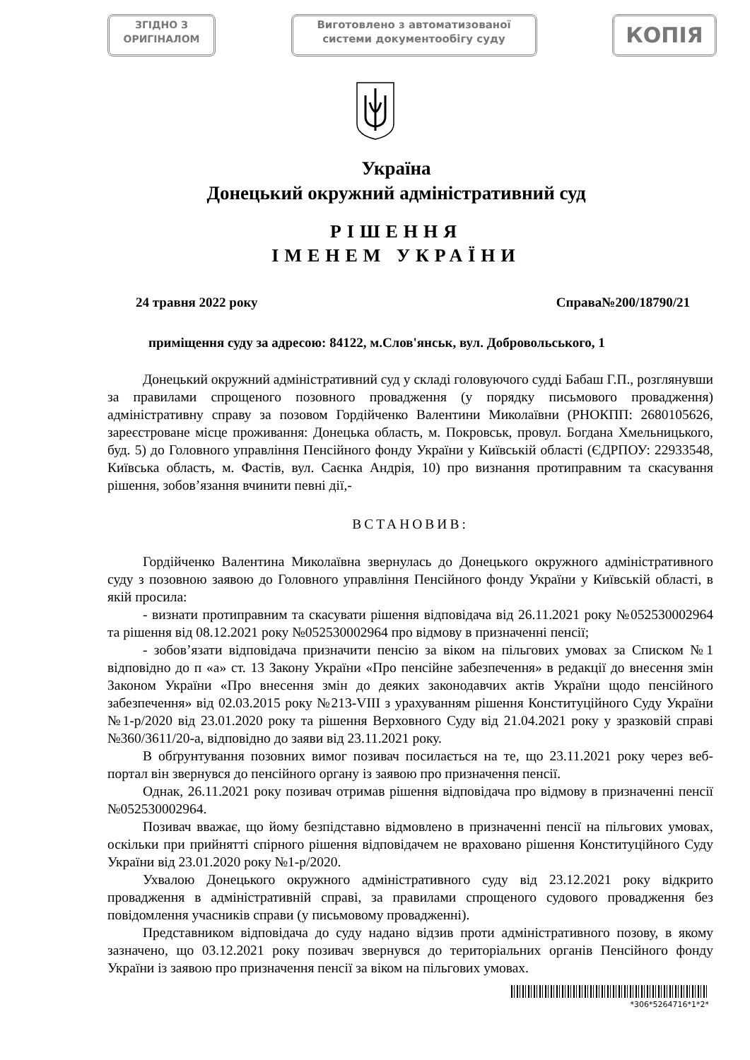ЗГІДНО З
ОРИГІНАЛОМ
Виготовлено з автоматизованої
системи документообігу суду
КОПІЯ
Україна
Донецький окружний адміністративний суд
РІШЕННЯ
ІМЕНЕМ УКРАЇНИ
24 травня 2022 року Справа№200/18790/21
приміщення суду за адресою: 84122, м.Слов'янськ, вул. Добровольського, 1
Донецький окружний адміністративний суд у складі головуючого судді Бабаш Г.П., розглянувши за правилами спрощеного позовного провадження (у порядку письмового провадження) адміністративну справу за позовом Гордійченко Валентини Миколаївни (РНОКПП: 2680105626, зареєстроване місце проживання: Донецька область, м. Покровськ, провул. Богдана Хмельницького, буд. 5) до Головного управління Пенсійного фонду України у Київській області (ЄДРПОУ: 22933548, Київська область, м. Фастів, вул. Саєнка Андрія, 10) про визнання протиправним та скасування рішення, зобов’язання вчинити певні дії,-
ВСТАНОВИВ:
Гордійченко Валентина Миколаївна звернулась до Донецького окружного адміністративного суду з позовною заявою до Головного управління Пенсійного фонду України у Київській області, в якій просила:
- визнати протиправним та скасувати рішення відповідача від 26.11.2021 року №052530002964 та рішення від 08.12.2021 року №052530002964 про відмову в призначенні пенсії;
- зобов’язати відповідача призначити пенсію за віком на пільгових умовах за Списком №1 відповідно до п «а» ст. 13 Закону України «Про пенсійне забезпечення» в редакції до внесення змін Законом України «Про внесення змін до деяких законодавчих актів України щодо пенсійного забезпечення» від 02.03.2015 року №213-VIII з урахуванням рішення Конституційного Суду України №1-р/2020 від 23.01.2020 року та рішення Верховного Суду від 21.04.2021 року у зразковій справі №360/3611/20-а, відповідно до заяви від 23.11.2021 року.
В обґрунтування позовних вимог позивач посилається на те, що 23.11.2021 року через веб-портал він звернувся до пенсійного органу із заявою про призначення пенсії.
Однак, 26.11.2021 року позивач отримав рішення відповідача про відмову в призначенні пенсії №052530002964.
Позивач вважає, що йому безпідставно відмовлено в призначенні пенсії на пільгових умовах, оскільки при прийнятті спірного рішення відповідачем не враховано рішення Конституційного Суду України від 23.01.2020 року №1-р/2020.
Ухвалою Донецького окружного адміністративного суду від 23.12.2021 року відкрито провадження в адміністративній справі, за правилами спрощеного судового провадження без повідомлення учасників справи (у письмовому провадженні).
Представником відповідача до суду надано відзив проти адміністративного позову, в якому зазначено, що 03.12.2021 року позивач звернувся до територіальних органів Пенсійного фонду України із заявою про призначення пенсії за віком на пільгових умовах.
*306*5264716*1*2*